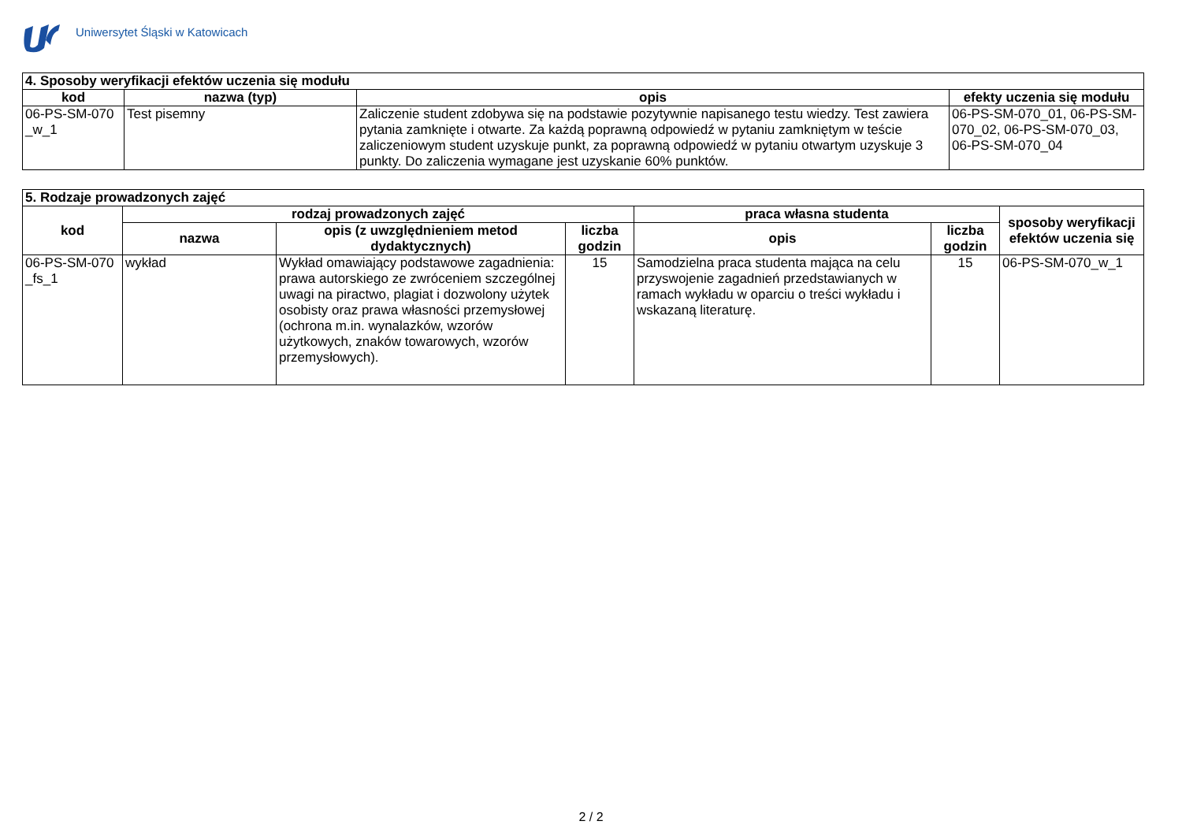Uniwersytet Śląski w Katowicach
| 4. Sposoby weryfikacji efektów uczenia się modułu | | | |
| --- | --- | --- | --- |
| kod | nazwa (typ) | opis | efekty uczenia się modułu |
| 06-PS-SM-070 _w_1 | Test pisemny | Zaliczenie student zdobywa się na podstawie pozytywnie napisanego testu wiedzy. Test zawiera pytania zamknięte i otwarte. Za każdą poprawną odpowiedź w pytaniu zamkniętym w teście zaliczeniowym student uzyskuje punkt, za poprawną odpowiedź w pytaniu otwartym uzyskuje 3 punkty. Do zaliczenia wymagane jest uzyskanie 60% punktów. | 06-PS-SM-070_01, 06-PS-SM-070_02, 06-PS-SM-070_03, 06-PS-SM-070_04 |
| 5. Rodzaje prowadzonych zajęć | | | | | | |
| --- | --- | --- | --- | --- | --- | --- |
| kod | rodzaj prowadzonych zajęć | | | praca własna studenta | | sposoby weryfikacji efektów uczenia się |
| | nazwa | opis (z uwzględnieniem metod dydaktycznych) | liczba godzin | opis | liczba godzin | |
| 06-PS-SM-070 _fs_1 | wykład | Wykład omawiający podstawowe zagadnienia: prawa autorskiego ze zwróceniem szczególnej uwagi na piractwo, plagiat i dozwolony użytek osobisty oraz prawa własności przemysłowej (ochrona m.in. wynalazków, wzorów użytkowych, znaków towarowych, wzorów przemysłowych). | 15 | Samodzielna praca studenta mająca na celu przyswojenie zagadnień przedstawianych w ramach wykładu w oparciu o treści wykładu i wskazaną literaturę. | 15 | 06-PS-SM-070_w_1 |
2 / 2